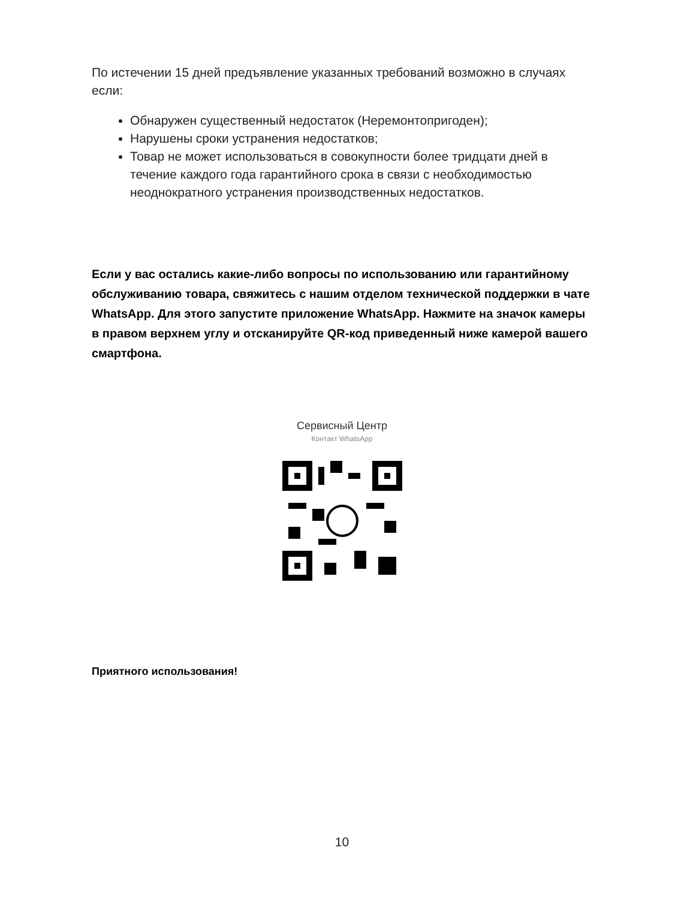По истечении 15 дней предъявление указанных требований возможно в случаях если:
Обнаружен существенный недостаток (Неремонтопригоден);
Нарушены сроки устранения недостатков;
Товар не может использоваться в совокупности более тридцати дней в течение каждого года гарантийного срока в связи с необходимостью неоднократного устранения производственных недостатков.
Если у вас остались какие-либо вопросы по использованию или гарантийному обслуживанию товара, свяжитесь с нашим отделом технической поддержки в чате WhatsApp. Для этого запустите приложение WhatsApp. Нажмите на значок камеры в правом верхнем углу и отсканируйте QR-код приведенный ниже камерой вашего смартфона.
Сервисный Центр
Контакт WhatsApp
Приятного использования!
10